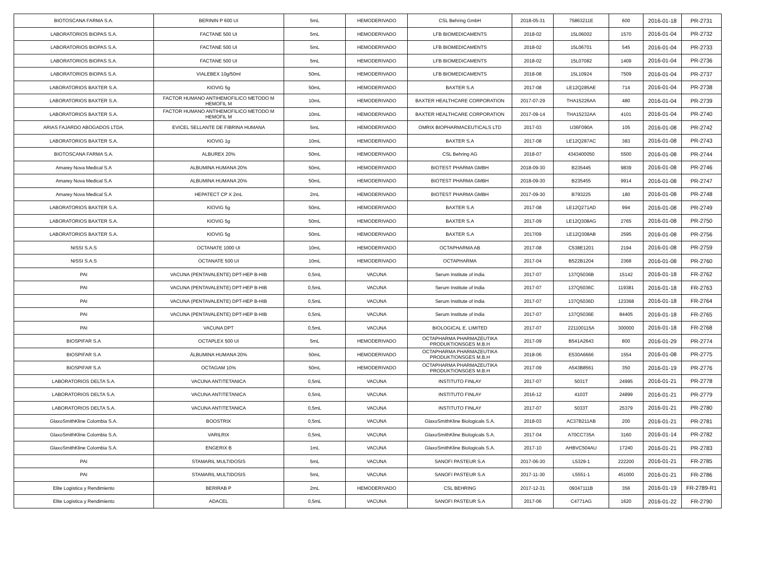| BIOTOSCANA FARMA S.A. | BERININ P 600 UI | 5mL | HEMODERIVADO | CSL Behring GmbH | 2018-05-31 | 75863211E | 600 | 2016-01-18 | PR-2731 |
| LABORATORIOS BIOPAS S.A. | FACTANE 500 UI | 5mL | HEMODERIVADO | LFB BIOMEDICAMENTS | 2018-02 | 15L06002 | 1570 | 2016-01-04 | PR-2732 |
| LABORATORIOS BIOPAS S.A. | FACTANE 500 UI | 5mL | HEMODERIVADO | LFB BIOMEDICAMENTS | 2018-02 | 15L06701 | 545 | 2016-01-04 | PR-2733 |
| LABORATORIOS BIOPAS S.A. | FACTANE 500 UI | 5mL | HEMODERIVADO | LFB BIOMEDICAMENTS | 2018-02 | 15L07082 | 1409 | 2016-01-04 | PR-2736 |
| LABORATORIOS BIOPAS S.A. | VIALEBEX 10g/50ml | 50mL | HEMODERIVADO | LFB BIOMEDICAMENTS | 2018-08 | 15L10924 | 7509 | 2016-01-04 | PR-2737 |
| LABORATORIOS BAXTER S.A. | KIOVIG 5g | 50mL | HEMODERIVADO | BAXTER S.A | 2017-08 | LE12Q285AE | 714 | 2016-01-04 | PR-2738 |
| LABORATORIOS BAXTER S.A. | FACTOR HUMANO ANTIHEMOFILICO METODO M HEMOFIL M | 10mL | HEMODERIVADO | BAXTER HEALTHCARE CORPORATION | 2017-07-29 | THA15226AA | 480 | 2016-01-04 | PR-2739 |
| LABORATORIOS BAXTER S.A. | FACTOR HUMANO ANTIHEMOFILICO METODO M HEMOFIL M | 10mL | HEMODERIVADO | BAXTER HEALTHCARE CORPORATION | 2017-09-14 | THA15232AA | 4101 | 2016-01-04 | PR-2740 |
| ARIAS FAJARDO ABOGADOS LTDA. | EVICEL SELLANTE DE FIBRINA HUMANA | 5mL | HEMODERIVADO | OMRIX BIOPHARMACEUTICALS LTD | 2017-03 | U36F090A | 105 | 2016-01-08 | PR-2742 |
| LABORATORIOS BAXTER S.A. | KIOVIG 1g | 10mL | HEMODERIVADO | BAXTER S.A | 2017-08 | LE12Q287AC | 383 | 2016-01-08 | PR-2743 |
| BIOTOSCANA FARMA S.A. | ALBUREX 20% | 50mL | HEMODERIVADO | CSL Behring AG | 2018-07 | 4343400050 | 5500 | 2016-01-08 | PR-2744 |
| Amarey Nova Medical S.A | ALBUMINA HUMANA 20% | 50mL | HEMODERIVADO | BIOTEST PHARMA GMBH | 2018-09-30 | B235445 | 9839 | 2016-01-08 | PR-2746 |
| Amarey Nova Medical S.A | ALBUMINA HUMANA 20% | 50mL | HEMODERIVADO | BIOTEST PHARMA GMBH | 2018-09-30 | B235455 | 9914 | 2016-01-08 | PR-2747 |
| Amarey Nova Medical S.A | HEPATECT CP X 2mL | 2mL | HEMODERIVADO | BIOTEST PHARMA GMBH | 2017-09-30 | B793225 | 180 | 2016-01-08 | PR-2748 |
| LABORATORIOS BAXTER S.A. | KIOVIG 5g | 50mL | HEMODERIVADO | BAXTER S.A | 2017-08 | LE12Q271AD | 994 | 2016-01-08 | PR-2749 |
| LABORATORIOS BAXTER S.A. | KIOVIG 5g | 50mL | HEMODERIVADO | BAXTER S.A | 2017-09 | LE12Q308AG | 2765 | 2016-01-08 | PR-2750 |
| LABORATORIOS BAXTER S.A. | KIOVIG 5g | 50mL | HEMODERIVADO | BAXTER S.A | 2017/09 | LE12Q308AB | 2595 | 2016-01-08 | PR-2756 |
| NISSI S.A.S | OCTANATE 1000 UI | 10mL | HEMODERIVADO | OCTAPHARMA AB | 2017-08 | C538E1201 | 2194 | 2016-01-08 | PR-2759 |
| NISSI S.A.S | OCTANATE 500 UI | 10mL | HEMODERIVADO | OCTAPHARMA | 2017-04 | B522B1204 | 2368 | 2016-01-08 | PR-2760 |
| PAI | VACUNA (PENTAVALENTE) DPT-HEP B-HIB | 0,5mL | VACUNA | Serum Institute of India | 2017-07 | 137Q5036B | 15142 | 2016-01-18 | FR-2762 |
| PAI | VACUNA (PENTAVALENTE) DPT-HEP B-HIB | 0,5mL | VACUNA | Serum Institute of India | 2017-07 | 137Q5036C | 119381 | 2016-01-18 | FR-2763 |
| PAI | VACUNA (PENTAVALENTE) DPT-HEP B-HIB | 0,5mL | VACUNA | Serum Institute of India | 2017-07 | 137Q5036D | 123368 | 2016-01-18 | FR-2764 |
| PAI | VACUNA (PENTAVALENTE) DPT-HEP B-HIB | 0,5mL | VACUNA | Serum Institute of India | 2017-07 | 137Q5036E | 84405 | 2016-01-18 | FR-2765 |
| PAI | VACUNA DPT | 0,5mL | VACUNA | BIOLOGICAL E. LIMITED | 2017-07 | 221100115A | 300000 | 2016-01-18 | FR-2768 |
| BIOSPIFAR S.A | OCTAPLEX 500 UI | 5mL | HEMODERIVADO | OCTAPHARMA PHARMAZEUTIKA PRODUKTIONSGES M.B.H | 2017-09 | B541A2643 | 800 | 2016-01-29 | PR-2774 |
| BIOSPIFAR S.A | ÁLBUMINA HUMANA 20% | 50mL | HEMODERIVADO | OCTAPHARMA PHARMAZEUTIKA PRODUKTIONSGES M.B.H | 2018-06 | E530A6666 | 1554 | 2016-01-08 | PR-2775 |
| BIOSPIFAR S.A | OCTAGAM 10% | 50mL | HEMODERIVADO | OCTAPHARMA PHARMAZEUTIKA PRODUKTIONSGES M.B.H | 2017-09 | A543B8561 | 350 | 2016-01-19 | PR-2776 |
| LABORATORIOS DELTA S.A. | VACUNA ANTITETANICA | 0,5mL | VACUNA | INSTITUTO FINLAY | 2017-07 | 5031T | 24995 | 2016-01-21 | PR-2778 |
| LABORATORIOS DELTA S.A. | VACUNA ANTITETANICA | 0,5mL | VACUNA | INSTITUTO FINLAY | 2016-12 | 4103T | 24899 | 2016-01-21 | PR-2779 |
| LABORATORIOS DELTA S.A. | VACUNA ANTITETANICA | 0,5mL | VACUNA | INSTITUTO FINLAY | 2017-07 | 5033T | 25379 | 2016-01-21 | PR-2780 |
| GlaxoSmithKline Colombia S.A. | BOOSTRIX | 0,5mL | VACUNA | GlaxoSmithKline Biologicals S.A. | 2018-03 | AC37B211AB | 200 | 2016-01-21 | PR-2781 |
| GlaxoSmithKline Colombia S.A. | VARILRIX | 0,5mL | VACUNA | GlaxoSmithKline Biologicals S.A. | 2017-04 | A70CC735A | 3160 | 2016-01-14 | PR-2782 |
| GlaxoSmithKline Colombia S.A. | ENGERIX B | 1mL | VACUNA | GlaxoSmithKline Biologicals S.A. | 2017-10 | AHBVC504AU | 17240 | 2016-01-21 | PR-2783 |
| PAI | STAMARIL MULTIDOSIS | 5mL | VACUNA | SANOFI PASTEUR S.A | 2017-06-30 | L5329-1 | 222200 | 2016-01-21 | FR-2785 |
| PAI | STAMARIL MULTIDOSIS | 5mL | VACUNA | SANOFI PASTEUR S.A | 2017-11-30 | L5551-1 | 451000 | 2016-01-21 | FR-2786 |
| Elite Logistica y Rendimiento | BERIRAB P | 2mL | HEMODERIVADO | CSL BEHRING | 2017-12-31 | 09347111B | 356 | 2016-01-19 | FR-2789-R1 |
| Elite Logistica y Rendimiento | ADACEL | 0,5mL | VACUNA | SANOFI PASTEUR S.A | 2017-06 | C4771AG | 1620 | 2016-01-22 | FR-2790 |